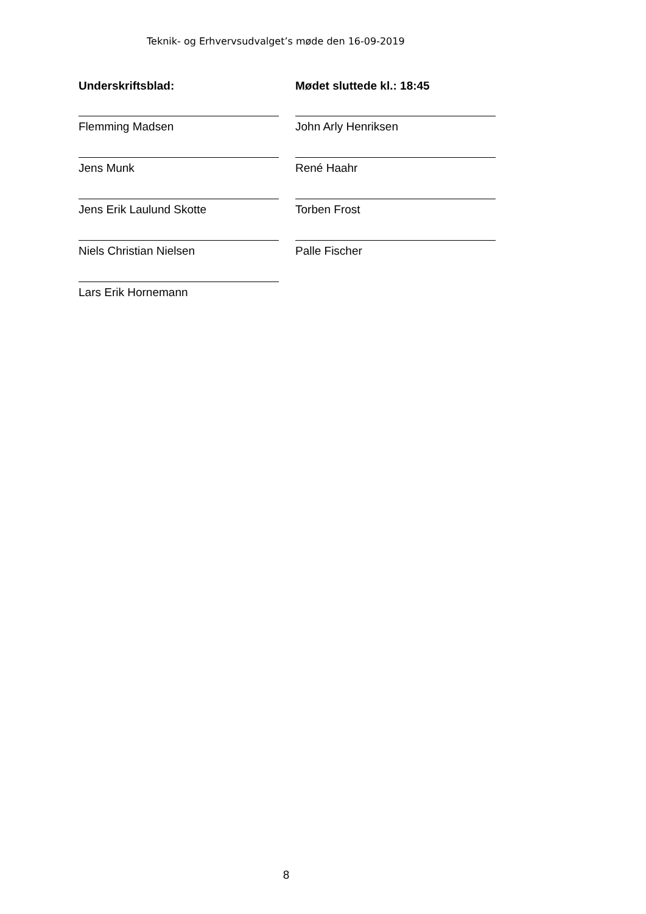Teknik- og Erhvervsudvalget’s møde den 16-09-2019
Underskriftsblad:
Mødet sluttede kl.: 18:45
Flemming Madsen
John Arly Henriksen
Jens Munk
René Haahr
Jens Erik Laulund Skotte
Torben Frost
Niels Christian Nielsen
Palle Fischer
Lars Erik Hornemann
8